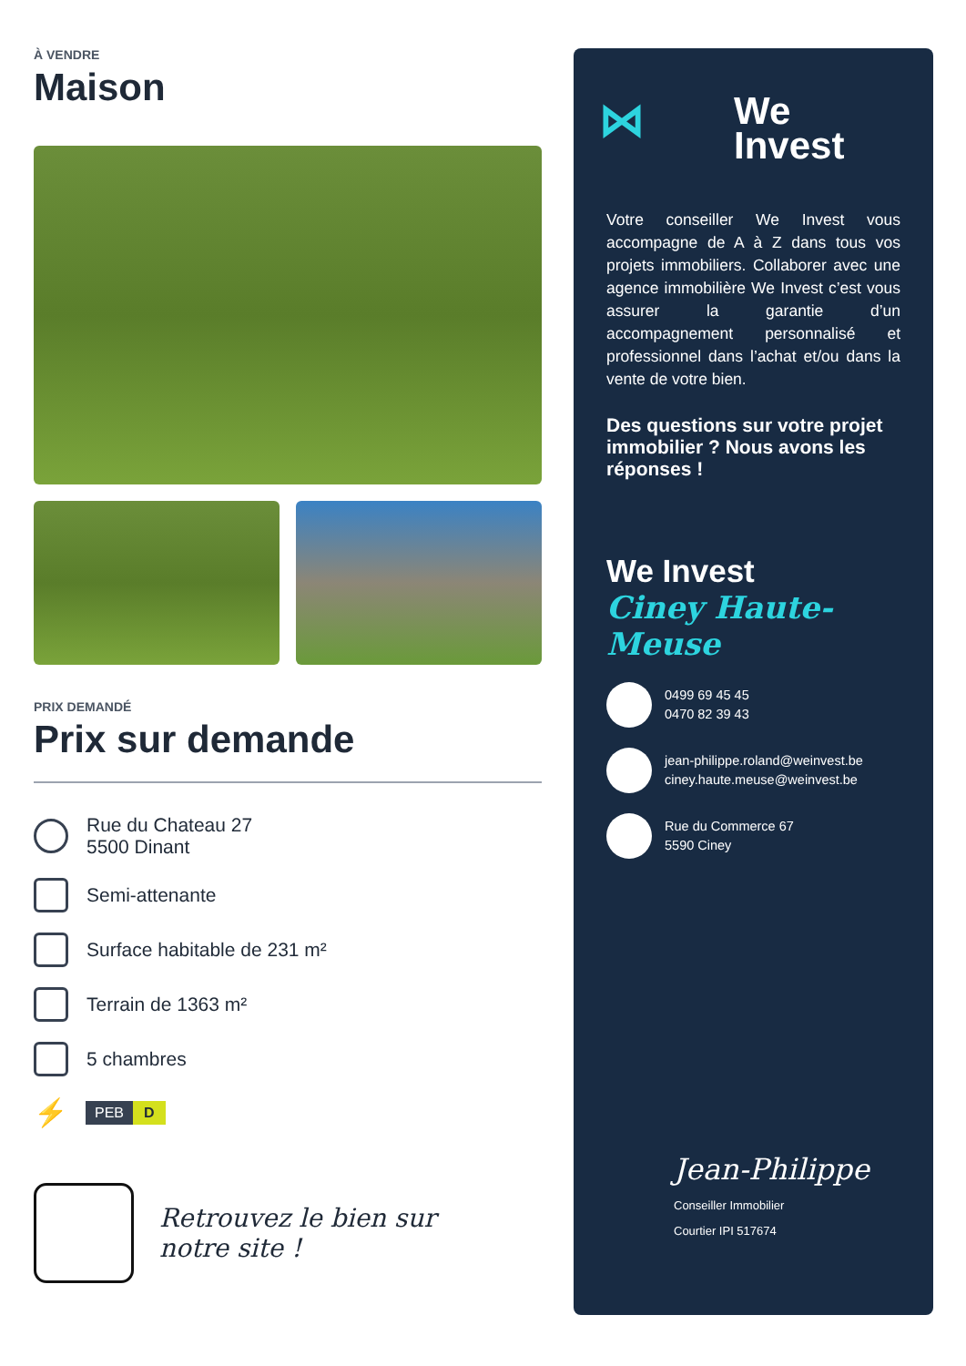À VENDRE
Maison
PRIX DEMANDÉ
Prix sur demande
Rue du Chateau 27
5500 Dinant
Semi-attenante
Surface habitable de 231 m²
Terrain de 1363 m²
5 chambres
⚡
PEB D
Retrouvez le bien sur
notre site !
⋈ We
Invest
Votre conseiller We Invest vous accompagne de A à Z dans tous vos projets immobiliers. Collaborer avec une agence immobilière We Invest c’est vous assurer la garantie d’un accompagnement personnalisé et professionnel dans l’achat et/ou dans la vente de votre bien.
Des questions sur votre projet immobilier ? Nous avons les réponses !
We Invest
Ciney Haute-Meuse
0499 69 45 45
0470 82 39 43
jean-philippe.roland@weinvest.be
ciney.haute.meuse@weinvest.be
Rue du Commerce 67
5590 Ciney
Jean-Philippe
Conseiller Immobilier
Courtier IPI 517674